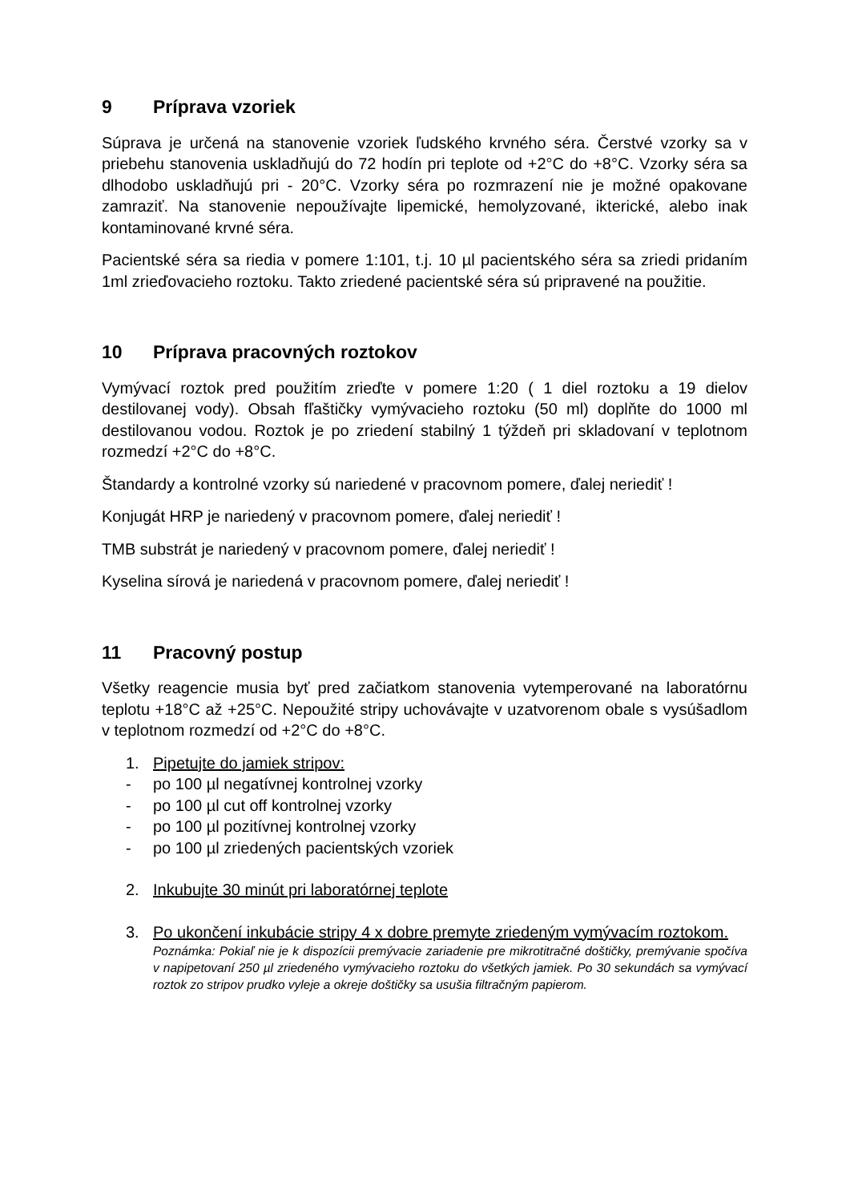9 Príprava vzoriek
Súprava je určená na stanovenie vzoriek ľudského krvného séra. Čerstvé vzorky sa v priebehu stanovenia uskladňujú do 72 hodín pri teplote od +2°C do +8°C. Vzorky séra sa dlhodobo uskladňujú pri - 20°C. Vzorky séra po rozmrazení nie je možné opakovane zamraziť. Na stanovenie nepoužívajte lipemické, hemolyzované, ikterické, alebo inak kontaminované krvné séra.
Pacientské séra sa riedia v pomere 1:101, t.j. 10 µl pacientského séra sa zriedi pridaním 1ml zrieďovacieho roztoku. Takto zriedené pacientské séra sú pripravené na použitie.
10 Príprava pracovných roztokov
Vymývací roztok pred použitím zrieďte v pomere 1:20 ( 1 diel roztoku a 19 dielov destilovanej vody). Obsah fľaštičky vymývacieho roztoku (50 ml) doplňte do 1000 ml destilovanou vodou. Roztok je po zriedení stabilný 1 týždeň pri skladovaní v teplotnom rozmedzí +2°C do +8°C.
Štandardy a kontrolné vzorky sú nariedené v pracovnom pomere, ďalej neriediť !
Konjugát HRP je nariedený v pracovnom pomere, ďalej neriediť !
TMB substrát je nariedený v pracovnom pomere, ďalej neriediť !
Kyselina sírová je nariedená v pracovnom pomere, ďalej neriediť !
11 Pracovný postup
Všetky reagencie musia byť pred začiatkom stanovenia vytemperované na laboratórnu teplotu +18°C až +25°C. Nepoužité stripy uchovávajte v uzatvorenom obale s vysúšadlom v teplotnom rozmedzí od +2°C do +8°C.
1. Pipetujte do jamiek stripov:
- po 100 µl negatívnej kontrolnej vzorky
- po 100 µl cut off kontrolnej vzorky
- po 100 µl pozitívnej kontrolnej vzorky
- po 100 µl zriedených pacientských vzoriek
2. Inkubujte 30 minút pri laboratórnej teplote
3. Po ukončení inkubácie stripy 4 x dobre premyte zriedeným vymývacím roztokom.
Poznámka: Pokiaľ nie je k dispozícii premývacie zariadenie pre mikrotitračné doštičky, premývanie spočíva v napipetovaní 250 µl zriedeného vymývacieho roztoku do všetkých jamiek. Po 30 sekundách sa vymývací roztok zo stripov prudko vyleje a okreje doštičky sa usušia filtračným papierom.